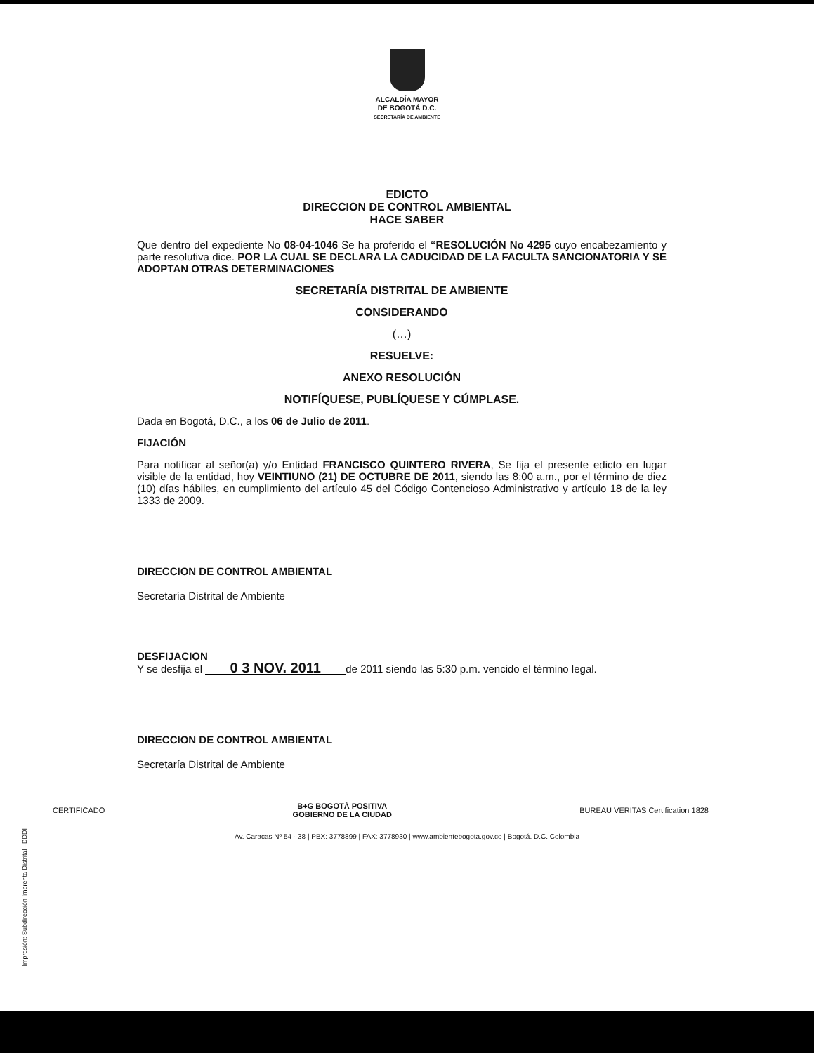ALCALDÍA MAYOR
DE BOGOTÁ D.C.
SECRETARÍA DE AMBIENTE
EDICTO
DIRECCION DE CONTROL AMBIENTAL
HACE SABER
Que dentro del expediente No 08-04-1046 Se ha proferido el “RESOLUCIÓN No 4295 cuyo encabezamiento y parte resolutiva dice. POR LA CUAL SE DECLARA LA CADUCIDAD DE LA FACULTA SANCIONATORIA Y SE ADOPTAN OTRAS DETERMINACIONES
SECRETARÍA DISTRITAL DE AMBIENTE
CONSIDERANDO
(…)
RESUELVE:
ANEXO RESOLUCIÓN
NOTIFÍQUESE, PUBLÍQUESE Y CÚMPLASE.
Dada en Bogotá, D.C., a los 06 de Julio de 2011.
FIJACIÓN
Para notificar al señor(a) y/o Entidad FRANCISCO QUINTERO RIVERA, Se fija el presente edicto en lugar visible de la entidad, hoy VEINTIUNO (21) DE OCTUBRE DE 2011, siendo las 8:00 a.m., por el término de diez (10) días hábiles, en cumplimiento del artículo 45 del Código Contencioso Administrativo y artículo 18 de la ley 1333 de 2009.
DIRECCION DE CONTROL AMBIENTAL
Secretaría Distrital de Ambiente
DESFIJACION
Y se desfija el 0 3 NOV. 2011 de 2011 siendo las 5:30 p.m. vencido el término legal.
DIRECCION DE CONTROL AMBIENTAL
Secretaría Distrital de Ambiente
CERTIFICADO B+G BOGOTÁ POSITIVA
GOBIERNO DE LA CIUDAD BUREAU VERITAS Certification 1828
Av. Caracas Nº 54 - 38 | PBX: 3778899 | FAX: 3778930 | www.ambientebogota.gov.co | Bogotá. D.C. Colombia
Impresión: Subdirección Imprenta Distrital –DDDI